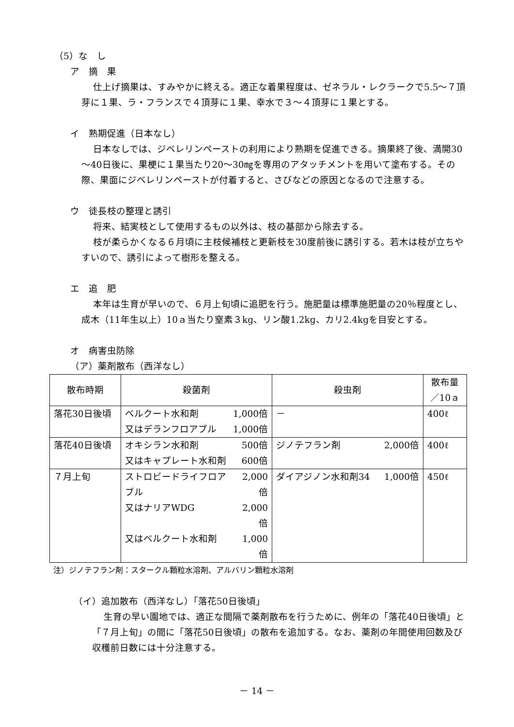（5）な　し
ア　摘　果
仕上げ摘果は、すみやかに終える。適正な着果程度は、ゼネラル・レクラークで5.5～７頂芽に１果、ラ・フランスで４頂芽に１果、幸水で３～４頂芽に１果とする。
イ　熟期促進（日本なし）
日本なしでは、ジベレリンペーストの利用により熟期を促進できる。摘果終了後、満開30～40日後に、果梗に１果当たり20～30㎎を専用のアタッチメントを用いて塗布する。その際、果面にジベレリンペーストが付着すると、さびなどの原因となるので注意する。
ウ　徒長枝の整理と誘引
将来、結実枝として使用するもの以外は、枝の基部から除去する。
枝が柔らかくなる６月頃に主枝候補枝と更新枝を30度前後に誘引する。若木は枝が立ちやすいので、誘引によって樹形を整える。
エ　追　肥
本年は生育が早いので、６月上旬頃に追肥を行う。施肥量は標準施肥量の20％程度とし、成木（11年生以上）10ａ当たり窒素３kg、リン酸1.2kg、カリ2.4kgを目安とする。
オ　病害虫防除
（ア）薬剤散布（西洋なし）
| 散布時期 | 殺菌剤 | 殺虫剤 | 散布量 ／10ａ |
| --- | --- | --- | --- |
| 落花30日後頃 | / ベルクート水和剤 / 1,000倍 / / 又はデランフロアブル / 1,000倍 / | － | 400ℓ |
| 落花40日後頃 | / オキシラン水和剤 / 500倍 / / 又はキャプレート水和剤 / 600倍 / | / ジノテフラン剤 / 2,000倍 / | 400ℓ |
| ７月上旬 | / ストロビードライフロアブル / 2,000倍 / / 又はナリアWDG / 2,000倍 / / 又はベルクート水和剤 / 1,000倍 / | / ダイアジノン水和剤34 / 1,000倍 / | 450ℓ |
注）ジノテフラン剤：スタークル顆粒水溶剤、アルバリン顆粒水溶剤
（イ）追加散布（西洋なし）「落花50日後頃」
生育の早い園地では、適正な間隔で薬剤散布を行うために、例年の「落花40日後頃」と「７月上旬」の間に「落花50日後頃」の散布を追加する。なお、薬剤の年間使用回数及び収穫前日数には十分注意する。
－ 14 －